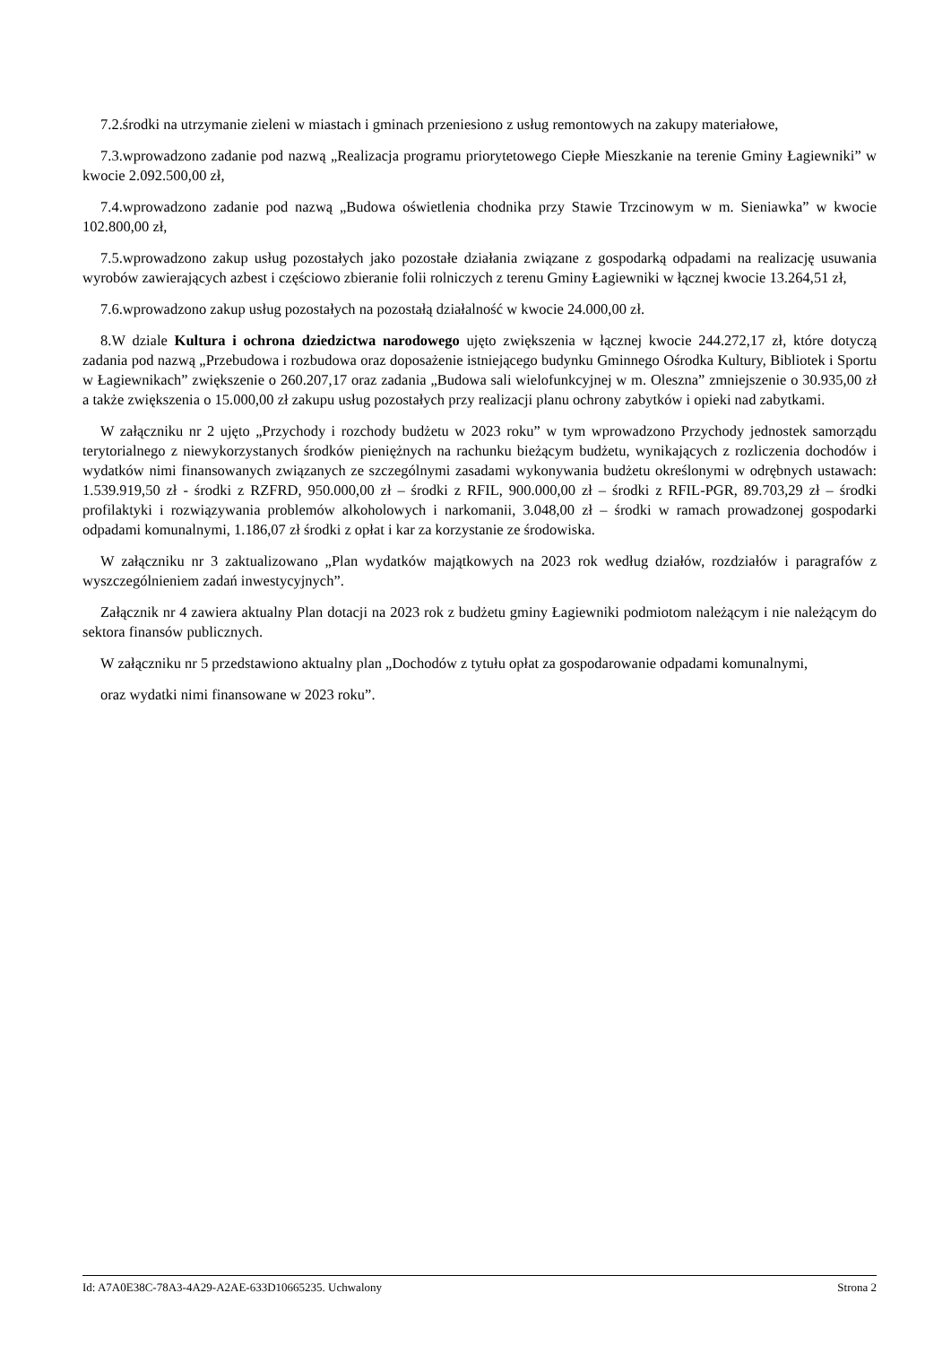7.2.środki na utrzymanie zieleni w miastach i gminach przeniesiono z usług remontowych na zakupy materiałowe,
7.3.wprowadzono zadanie pod nazwą „Realizacja programu priorytetowego Ciepłe Mieszkanie na terenie Gminy Łagiewniki” w kwocie 2.092.500,00 zł,
7.4.wprowadzono zadanie pod nazwą „Budowa oświetlenia chodnika przy Stawie Trzcinowym w m. Sieniawka” w kwocie 102.800,00 zł,
7.5.wprowadzono zakup usług pozostałych jako pozostałe działania związane z gospodarką odpadami na realizację usuwania wyrobów zawierających azbest i częściowo zbieranie folii rolniczych z terenu Gminy Łagiewniki w łącznej kwocie 13.264,51 zł,
7.6.wprowadzono zakup usług pozostałych na pozostałą działalność w kwocie 24.000,00 zł.
8.W dziale Kultura i ochrona dziedzictwa narodowego ujęto zwiększenia w łącznej kwocie 244.272,17 zł, które dotyczą zadania pod nazwą „Przebudowa i rozbudowa oraz doposażenie istniejącego budynku Gminnego Ośrodka Kultury, Bibliotek i Sportu w Łagiewnikach” zwiększenie o 260.207,17 oraz zadania „Budowa sali wielofunkcyjnej w m. Oleszna” zmniejszenie o 30.935,00 zł a także zwiększenia o 15.000,00 zł zakupu usług pozostałych przy realizacji planu ochrony zabytków i opieki nad zabytkami.
W załączniku nr 2 ujęto „Przychody i rozchody budżetu w 2023 roku” w tym wprowadzono Przychody jednostek samorządu terytorialnego z niewykorzystanych środków pieniężnych na rachunku bieżącym budżetu, wynikających z rozliczenia dochodów i wydatków nimi finansowanych związanych ze szczególnymi zasadami wykonywania budżetu określonymi w odrębnych ustawach: 1.539.919,50 zł - środki z RZFRD, 950.000,00 zł – środki z RFIL, 900.000,00 zł – środki z RFIL-PGR, 89.703,29 zł – środki profilaktyki i rozwiązywania problemów alkoholowych i narkomanii, 3.048,00 zł – środki w ramach prowadzonej gospodarki odpadami komunalnymi, 1.186,07 zł środki z opłat i kar za korzystanie ze środowiska.
W załączniku nr 3 zaktualizowano „Plan wydatków majątkowych na 2023 rok według działów, rozdziałów i paragrafów z wyszczególnieniem zadań inwestycyjnych”.
Załącznik nr 4 zawiera aktualny Plan dotacji na 2023 rok z budżetu gminy Łagiewniki podmiotom należącym i nie należącym do sektora finansów publicznych.
W załączniku nr 5 przedstawiono aktualny plan „Dochodów z tytułu opłat za gospodarowanie odpadami komunalnymi,
oraz wydatki nimi finansowane w 2023 roku”.
Id: A7A0E38C-78A3-4A29-A2AE-633D10665235. Uchwalony Strona 2